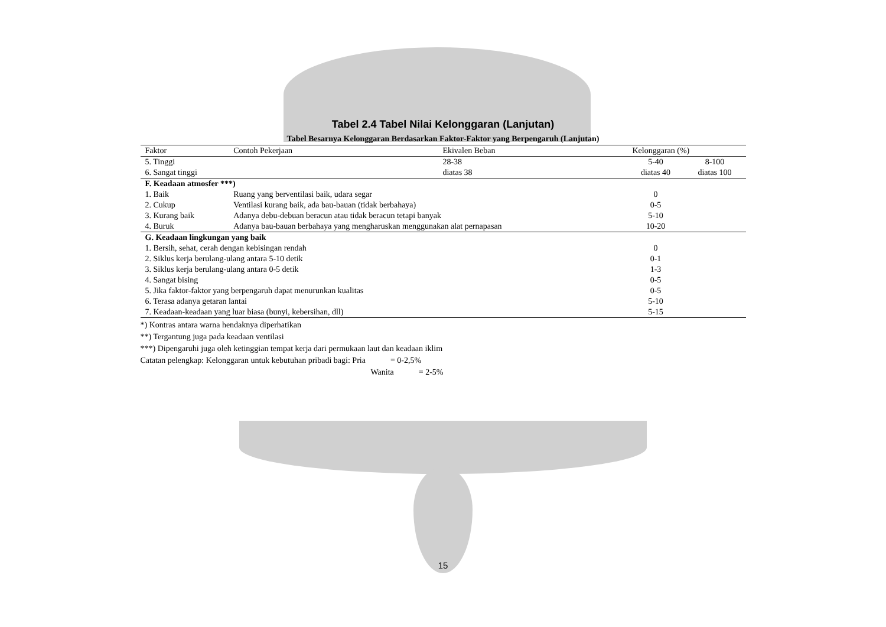Tabel 2.4 Tabel Nilai Kelonggaran (Lanjutan)
Tabel Besarnya Kelonggaran Berdasarkan Faktor-Faktor yang Berpengaruh (Lanjutan)
| Faktor | Contoh Pekerjaan | Ekivalen Beban | Kelonggaran (%) | |
| --- | --- | --- | --- | --- |
| 5. Tinggi | | 28-38 | 5-40 | 8-100 |
| 6. Sangat tinggi | | diatas 38 | diatas 40 | diatas 100 |
| F. Keadaan atmosfer ***) | | | | |
| 1. Baik | Ruang yang berventilasi baik, udara segar | | 0 | |
| 2. Cukup | Ventilasi kurang baik, ada bau-bauan (tidak berbahaya) | | 0-5 | |
| 3. Kurang baik | Adanya debu-debuan beracun atau tidak beracun tetapi banyak | | 5-10 | |
| 4. Buruk | Adanya bau-bauan berbahaya yang mengharuskan menggunakan alat pernapasan | | 10-20 | |
| G. Keadaan lingkungan yang baik | | | | |
| 1. Bersih, sehat, cerah dengan kebisingan rendah | | | 0 | |
| 2. Siklus kerja berulang-ulang antara 5-10 detik | | | 0-1 | |
| 3. Siklus kerja berulang-ulang antara 0-5 detik | | | 1-3 | |
| 4. Sangat bising | | | 0-5 | |
| 5. Jika faktor-faktor yang berpengaruh dapat menurunkan kualitas | | | 0-5 | |
| 6. Terasa adanya getaran lantai | | | 5-10 | |
| 7. Keadaan-keadaan yang luar biasa (bunyi, kebersihan, dll) | | | 5-15 | |
*) Kontras antara warna hendaknya diperhatikan
**) Tergantung juga pada keadaan ventilasi
***) Dipengaruhi juga oleh ketinggian tempat kerja dari permukaan laut dan keadaan iklim
Catatan pelengkap: Kelonggaran untuk kebutuhan pribadi bagi: Pria = 0-2,5%
Wanita = 2-5%
15